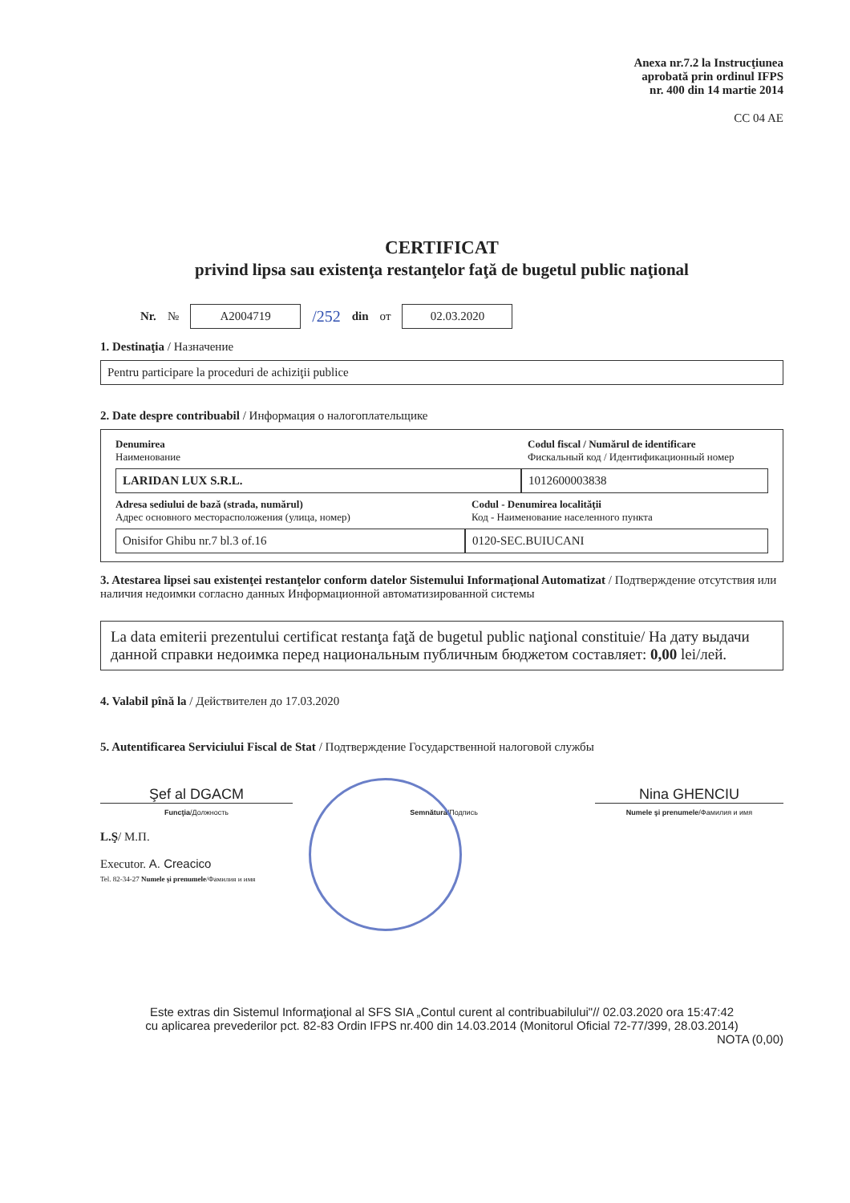Anexa nr.7.2 la Instrucţiunea
aprobată prin ordinul IFPS
nr. 400 din 14 martie 2014
CC 04 AE
CERTIFICAT
privind lipsa sau existenţa restanţelor faţă de bugetul public naţional
Nr. № A2004719 /252 din от 02.03.2020
1. Destinaţia / Назначение
Pentru participare la proceduri de achiziţii publice
2. Date despre contribuabil / Информация о налогоплательщике
Denumirea
Наименование
Codul fiscal / Numărul de identificare
Фискальный код / Идентификационный номер
LARIDAN LUX S.R.L. 1012600003838
Adresa sediului de bază (strada, numărul)
Адрес основного месторасположения (улица, номер)
Codul - Denumirea localităţii
Код - Наименование населенного пункта
Onisifor Ghibu nr.7 bl.3 of.16 0120-SEC.BUIUCANI
3. Atestarea lipsei sau existenţei restanţelor conform datelor Sistemului Informaţional Automatizat / Подтверждение отсутствия или наличия недоимки согласно данных Информационной автоматизированной системы
La data emiterii prezentului certificat restanţa faţă de bugetul public naţional constituie/ На дату выдачи данной справки недоимка перед национальным публичным бюджетом составляет: 0,00 lei/лей.
4. Valabil pînă la / Действителен до 17.03.2020
5. Autentificarea Serviciului Fiscal de Stat / Подтверждение Государственной налоговой службы
Şef al DGACM
Funcţia/Должность
Semnătura/Подпись
Nina GHENCIU
Numele şi prenumele/Фамилия и имя
L.Ş/ М.П.
Executor. A. Creacico
Tel. 82-34-27 Numele şi prenumele/Фамилия и имя
Este extras din Sistemul Informaţional al SFS SIA „Contul curent al contribuabilului"// 02.03.2020 ora 15:47:42
cu aplicarea prevederilor pct. 82-83 Ordin IFPS nr.400 din 14.03.2014 (Monitorul Oficial 72-77/399, 28.03.2014)
NOTA (0,00)